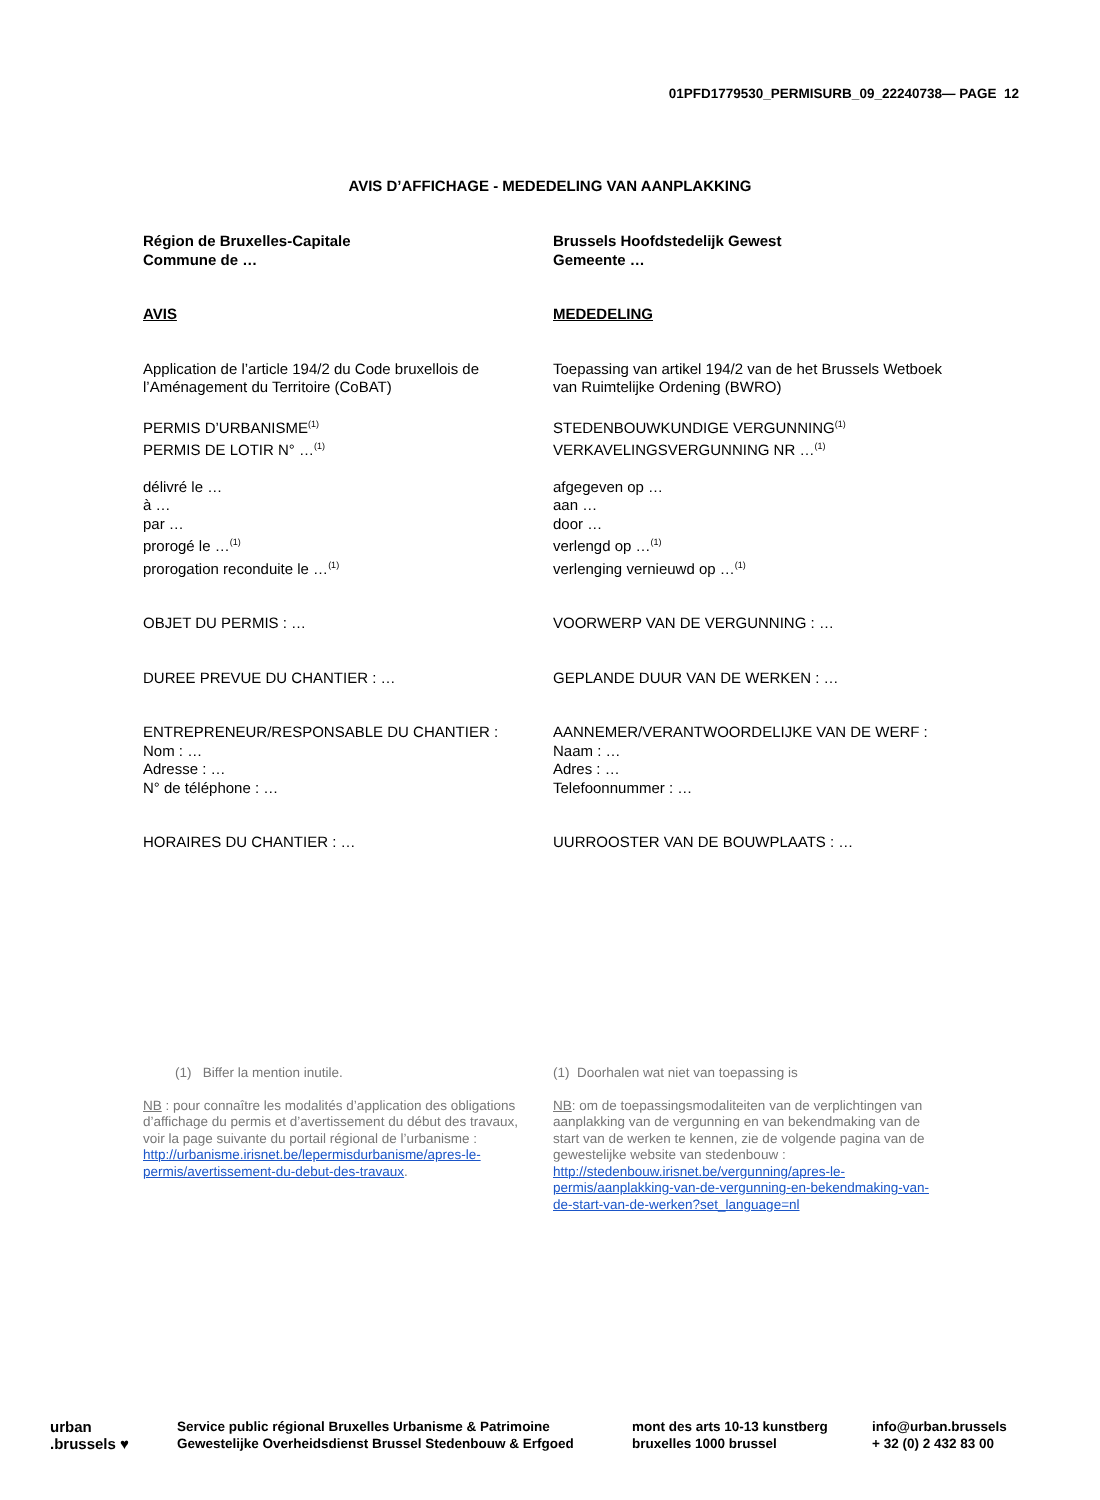01PFD1779530_PERMISURB_09_22240738— PAGE 12
AVIS D’AFFICHAGE - MEDEDELING VAN AANPLAKKING
Région de Bruxelles-Capitale
Commune de …
AVIS
Application de l’article 194/2 du Code bruxellois de l’Aménagement du Territoire (CoBAT)
PERMIS D’URBANISME<sup>(1)</sup>
PERMIS DE LOTIR N° …<sup>(1)</sup>
délivré le …
à …
par …
prorogé le …<sup>(1)</sup>
prorogation reconduite le …<sup>(1)</sup>
OBJET DU PERMIS : …
DUREE PREVUE DU CHANTIER : …
ENTREPRENEUR/RESPONSABLE DU CHANTIER :
Nom : …
Adresse : …
N° de téléphone : …
HORAIRES DU CHANTIER : …
Brussels Hoofdstedelijk Gewest
Gemeente …
MEDEDELING
Toepassing van artikel 194/2 van de het Brussels Wetboek van Ruimtelijke Ordening (BWRO)
STEDENBOUWKUNDIGE VERGUNNING<sup>(1)</sup>
VERKAVELINGSVERGUNNING NR …<sup>(1)</sup>
afgegeven op …
aan …
door …
verlengd op …<sup>(1)</sup>
verlenging vernieuwd op …<sup>(1)</sup>
VOORWERP VAN DE VERGUNNING : …
GEPLANDE DUUR VAN DE WERKEN : …
AANNEMER/VERANTWOORDELIJKE VAN DE WERF :
Naam : …
Adres : …
Telefoonnummer : …
UURROOSTER VAN DE BOUWPLAATS : …
(1) Biffer la mention inutile.
NB : pour connaître les modalités d’application des obligations d’affichage du permis et d’avertissement du début des travaux, voir la page suivante du portail régional de l’urbanisme : http://urbanisme.irisnet.be/lepermisdurbanisme/apres-le-permis/avertissement-du-debut-des-travaux.
(1) Doorhalen wat niet van toepassing is
NB: om de toepassingsmodaliteiten van de verplichtingen van aanplakking van de vergunning en van bekendmaking van de start van de werken te kennen, zie de volgende pagina van de gewestelijke website van stedenbouw : http://stedenbouw.irisnet.be/vergunning/apres-le-permis/aanplakking-van-de-vergunning-en-bekendmaking-van-de-start-van-de-werken?set_language=nl
urban
.brussels ♥
Service public régional Bruxelles Urbanisme & Patrimoine
Gewestelijke Overheidsdienst Brussel Stedenbouw & Erfgoed
mont des arts 10-13 kunstberg
bruxelles 1000 brussel
info@urban.brussels
+ 32 (0) 2 432 83 00